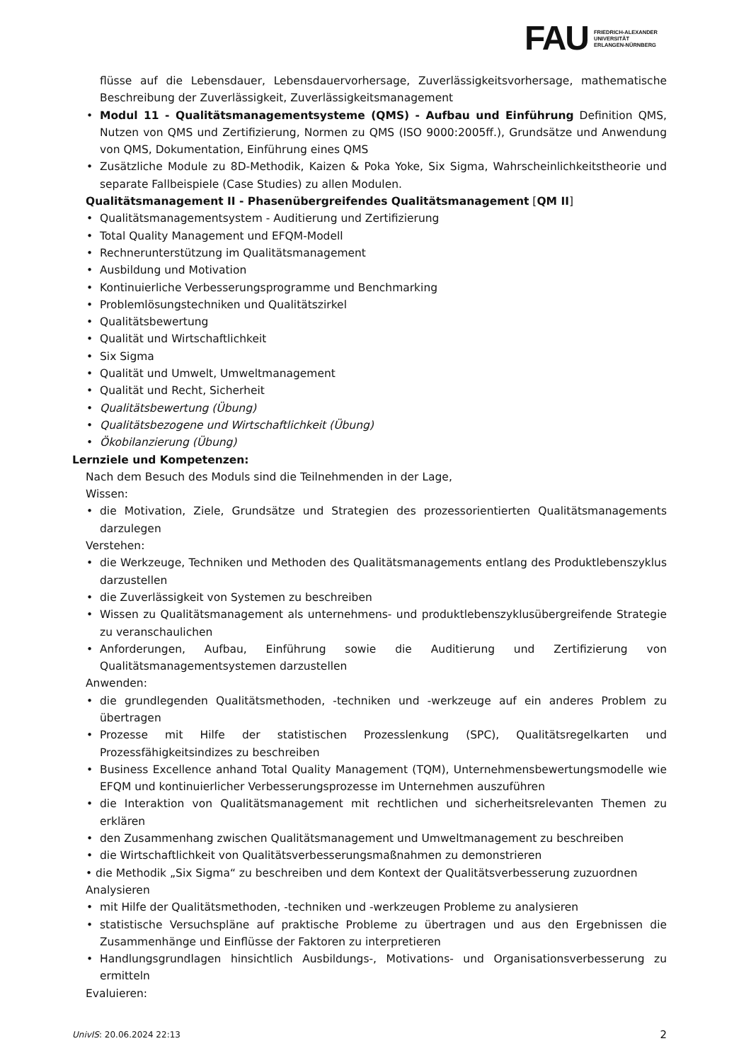FAU
FRIEDRICH-ALEXANDER
UNIVERSITÄT
ERLANGEN-NÜRNBERG
flüsse auf die Lebensdauer, Lebensdauervorhersage, Zuverlässigkeitsvorhersage, mathematische Beschreibung der Zuverlässigkeit, Zuverlässigkeitsmanagement
• Modul 11 - Qualitätsmanagementsysteme (QMS) - Aufbau und Einführung Definition QMS, Nutzen von QMS und Zertifizierung, Normen zu QMS (ISO 9000:2005ff.), Grundsätze und Anwendung von QMS, Dokumentation, Einführung eines QMS
• Zusätzliche Module zu 8D-Methodik, Kaizen & Poka Yoke, Six Sigma, Wahrscheinlichkeitstheorie und separate Fallbeispiele (Case Studies) zu allen Modulen.
Qualitätsmanagement II - Phasenübergreifendes Qualitätsmanagement [QM II]
• Qualitätsmanagementsystem - Auditierung und Zertifizierung
• Total Quality Management und EFQM-Modell
• Rechnerunterstützung im Qualitätsmanagement
• Ausbildung und Motivation
• Kontinuierliche Verbesserungsprogramme und Benchmarking
• Problemlösungstechniken und Qualitätszirkel
• Qualitätsbewertung
• Qualität und Wirtschaftlichkeit
• Six Sigma
• Qualität und Umwelt, Umweltmanagement
• Qualität und Recht, Sicherheit
• Qualitätsbewertung (Übung)
• Qualitätsbezogene und Wirtschaftlichkeit (Übung)
• Ökobilanzierung (Übung)
Lernziele und Kompetenzen:
Nach dem Besuch des Moduls sind die Teilnehmenden in der Lage,
Wissen:
• die Motivation, Ziele, Grundsätze und Strategien des prozessorientierten Qualitätsmanagements darzulegen
Verstehen:
• die Werkzeuge, Techniken und Methoden des Qualitätsmanagements entlang des Produktlebenszyklus darzustellen
• die Zuverlässigkeit von Systemen zu beschreiben
• Wissen zu Qualitätsmanagement als unternehmens- und produktlebenszyklusübergreifende Strategie zu veranschaulichen
• Anforderungen, Aufbau, Einführung sowie die Auditierung und Zertifizierung von Qualitätsmanagementsystemen darzustellen
Anwenden:
• die grundlegenden Qualitätsmethoden, -techniken und -werkzeuge auf ein anderes Problem zu übertragen
• Prozesse mit Hilfe der statistischen Prozesslenkung (SPC), Qualitätsregelkarten und Prozessfähigkeitsindizes zu beschreiben
• Business Excellence anhand Total Quality Management (TQM), Unternehmensbewertungsmodelle wie EFQM und kontinuierlicher Verbesserungsprozesse im Unternehmen auszuführen
• die Interaktion von Qualitätsmanagement mit rechtlichen und sicherheitsrelevanten Themen zu erklären
• den Zusammenhang zwischen Qualitätsmanagement und Umweltmanagement zu beschreiben
• die Wirtschaftlichkeit von Qualitätsverbesserungsmaßnahmen zu demonstrieren
• die Methodik „Six Sigma“ zu beschreiben und dem Kontext der Qualitätsverbesserung zuzuordnen
Analysieren
• mit Hilfe der Qualitätsmethoden, -techniken und -werkzeugen Probleme zu analysieren
• statistische Versuchspläne auf praktische Probleme zu übertragen und aus den Ergebnissen die Zusammenhänge und Einflüsse der Faktoren zu interpretieren
• Handlungsgrundlagen hinsichtlich Ausbildungs-, Motivations- und Organisationsverbesserung zu ermitteln
Evaluieren:
UnivIS: 20.06.2024 22:13 2